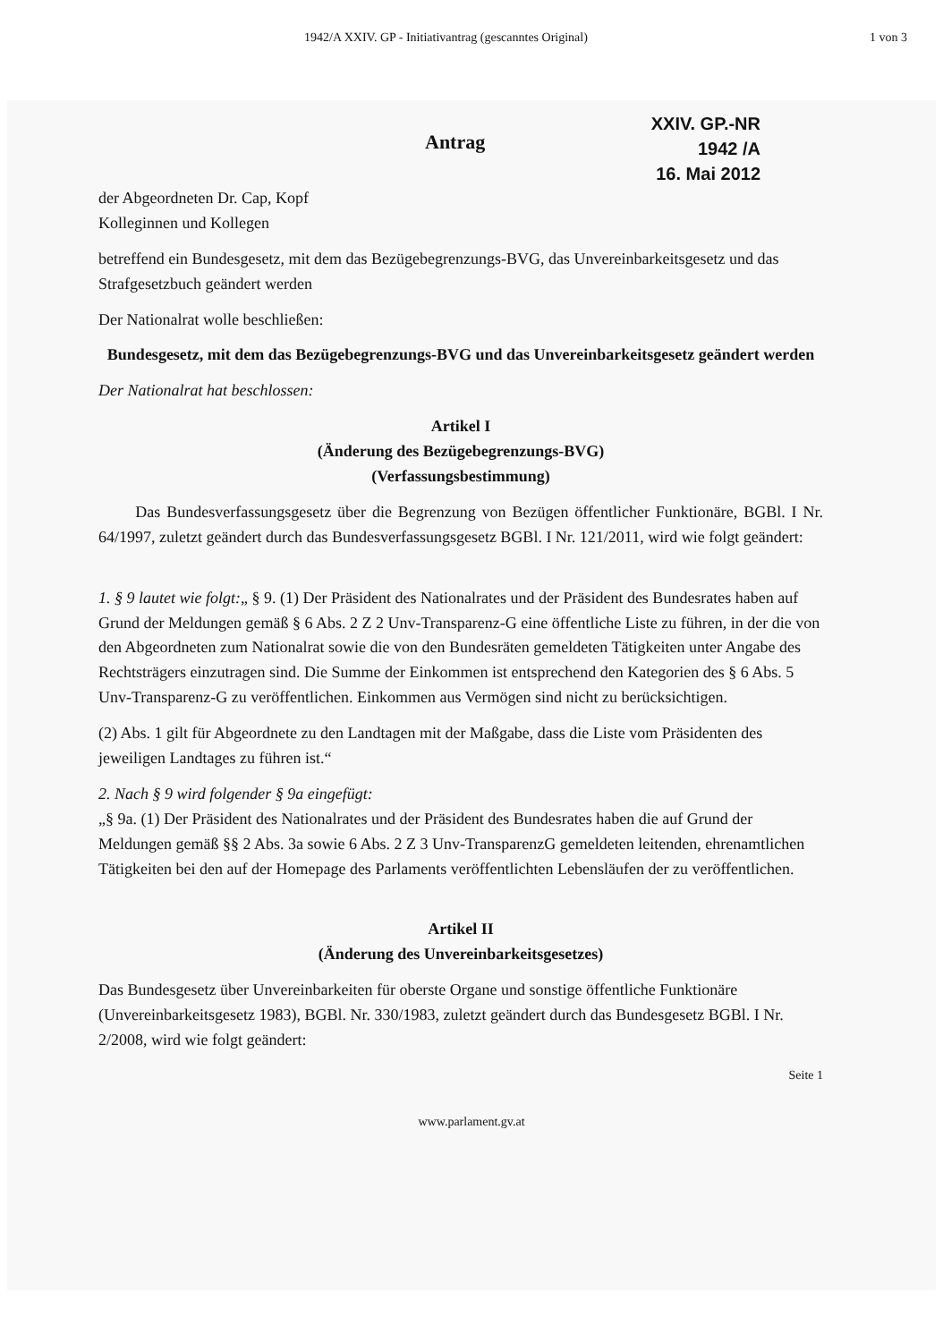1942/A XXIV. GP - Initiativantrag (gescanntes Original) 1 von 3
Antrag
XXIV. GP.-NR
1942 /A
16. Mai 2012
der Abgeordneten Dr. Cap, Kopf
Kolleginnen und Kollegen
betreffend ein Bundesgesetz, mit dem das Bezügebegrenzungs-BVG, das Unvereinbarkeitsgesetz und das Strafgesetzbuch geändert werden
Der Nationalrat wolle beschließen:
Bundesgesetz, mit dem das Bezügebegrenzungs-BVG und das Unvereinbarkeitsgesetz geändert werden
Der Nationalrat hat beschlossen:
Artikel I
(Änderung des Bezügebegrenzungs-BVG)
(Verfassungsbestimmung)
Das Bundesverfassungsgesetz über die Begrenzung von Bezügen öffentlicher Funktionäre, BGBl. I Nr. 64/1997, zuletzt geändert durch das Bundesverfassungsgesetz BGBl. I Nr. 121/2011, wird wie folgt geändert:
1. § 9 lautet wie folgt:„ § 9. (1) Der Präsident des Nationalrates und der Präsident des Bundesrates haben auf Grund der Meldungen gemäß § 6 Abs. 2 Z 2 Unv-Transparenz-G eine öffentliche Liste zu führen, in der die von den Abgeordneten zum Nationalrat sowie die von den Bundesräten gemeldeten Tätigkeiten unter Angabe des Rechtsträgers einzutragen sind. Die Summe der Einkommen ist entsprechend den Kategorien des § 6 Abs. 5 Unv-Transparenz-G zu veröffentlichen. Einkommen aus Vermögen sind nicht zu berücksichtigen.
(2) Abs. 1 gilt für Abgeordnete zu den Landtagen mit der Maßgabe, dass die Liste vom Präsidenten des jeweiligen Landtages zu führen ist.“
2. Nach § 9 wird folgender § 9a eingefügt:
„§ 9a. (1) Der Präsident des Nationalrates und der Präsident des Bundesrates haben die auf Grund der Meldungen gemäß §§ 2 Abs. 3a sowie 6 Abs. 2 Z 3 Unv-TransparenzG gemeldeten leitenden, ehrenamtlichen Tätigkeiten bei den auf der Homepage des Parlaments veröffentlichten Lebensläufen der zu veröffentlichen.
Artikel II
(Änderung des Unvereinbarkeitsgesetzes)
Das Bundesgesetz über Unvereinbarkeiten für oberste Organe und sonstige öffentliche Funktionäre (Unvereinbarkeitsgesetz 1983), BGBl. Nr. 330/1983, zuletzt geändert durch das Bundesgesetz BGBl. I Nr. 2/2008, wird wie folgt geändert:
Seite 1
www.parlament.gv.at